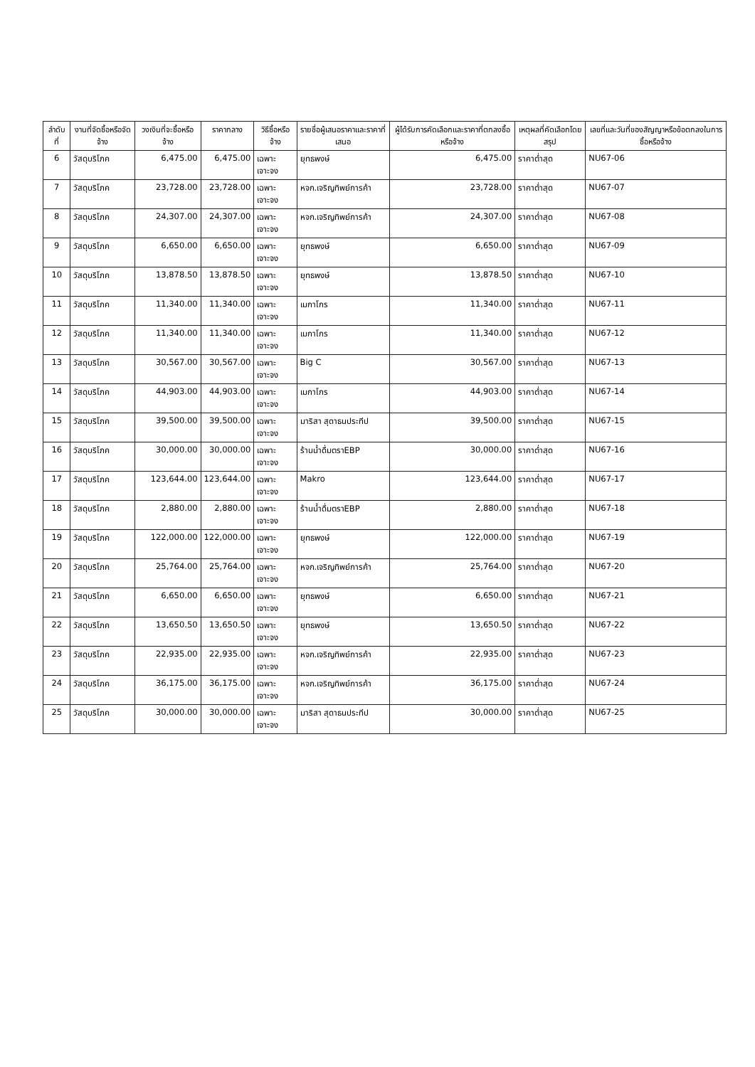| ลำดับที่ | งานที่จัดซื้อหรือจัดจ้าง | วงเงินที่จะซื้อหรือจ้าง | ราคากลาง | วิธีซื้อหรือจ้าง | รายชื่อผู้เสนอราคาและราคาที่เสนอ | ผู้ได้รับการคัดเลือกและราคาที่ตกลงซื้อหรือจ้าง | เหตุผลที่คัดเลือกโดยสรุป | เลขที่และวันที่ของสัญญาหรือข้อตกลงในการซื้อหรือจ้าง |
| --- | --- | --- | --- | --- | --- | --- | --- | --- |
| 6 | วัสดุบริโภค | 6,475.00 | 6,475.00 | เฉพาะเจาะจง | ยุทธพงษ์ | 6,475.00 | ราคาต่ำสุด | NU67-06 |
| 7 | วัสดุบริโภค | 23,728.00 | 23,728.00 | เฉพาะเจาะจง | หจก.เจริญทิพย์การค้า | 23,728.00 | ราคาต่ำสุด | NU67-07 |
| 8 | วัสดุบริโภค | 24,307.00 | 24,307.00 | เฉพาะเจาะจง | หจก.เจริญทิพย์การค้า | 24,307.00 | ราคาต่ำสุด | NU67-08 |
| 9 | วัสดุบริโภค | 6,650.00 | 6,650.00 | เฉพาะเจาะจง | ยุทธพงษ์ | 6,650.00 | ราคาต่ำสุด | NU67-09 |
| 10 | วัสดุบริโภค | 13,878.50 | 13,878.50 | เฉพาะเจาะจง | ยุทธพงษ์ | 13,878.50 | ราคาต่ำสุด | NU67-10 |
| 11 | วัสดุบริโภค | 11,340.00 | 11,340.00 | เฉพาะเจาะจง | เมกาโกร | 11,340.00 | ราคาต่ำสุด | NU67-11 |
| 12 | วัสดุบริโภค | 11,340.00 | 11,340.00 | เฉพาะเจาะจง | เมกาโกร | 11,340.00 | ราคาต่ำสุด | NU67-12 |
| 13 | วัสดุบริโภค | 30,567.00 | 30,567.00 | เฉพาะเจาะจง | Big C | 30,567.00 | ราคาต่ำสุด | NU67-13 |
| 14 | วัสดุบริโภค | 44,903.00 | 44,903.00 | เฉพาะเจาะจง | เมกาโกร | 44,903.00 | ราคาต่ำสุด | NU67-14 |
| 15 | วัสดุบริโภค | 39,500.00 | 39,500.00 | เฉพาะเจาะจง | มาริสา สุดาธนประทีป | 39,500.00 | ราคาต่ำสุด | NU67-15 |
| 16 | วัสดุบริโภค | 30,000.00 | 30,000.00 | เฉพาะเจาะจง | ร้านน้ำดื่มตราEBP | 30,000.00 | ราคาต่ำสุด | NU67-16 |
| 17 | วัสดุบริโภค | 123,644.00 | 123,644.00 | เฉพาะเจาะจง | Makro | 123,644.00 | ราคาต่ำสุด | NU67-17 |
| 18 | วัสดุบริโภค | 2,880.00 | 2,880.00 | เฉพาะเจาะจง | ร้านน้ำดื่มตราEBP | 2,880.00 | ราคาต่ำสุด | NU67-18 |
| 19 | วัสดุบริโภค | 122,000.00 | 122,000.00 | เฉพาะเจาะจง | ยุทธพงษ์ | 122,000.00 | ราคาต่ำสุด | NU67-19 |
| 20 | วัสดุบริโภค | 25,764.00 | 25,764.00 | เฉพาะเจาะจง | หจก.เจริญทิพย์การค้า | 25,764.00 | ราคาต่ำสุด | NU67-20 |
| 21 | วัสดุบริโภค | 6,650.00 | 6,650.00 | เฉพาะเจาะจง | ยุทธพงษ์ | 6,650.00 | ราคาต่ำสุด | NU67-21 |
| 22 | วัสดุบริโภค | 13,650.50 | 13,650.50 | เฉพาะเจาะจง | ยุทธพงษ์ | 13,650.50 | ราคาต่ำสุด | NU67-22 |
| 23 | วัสดุบริโภค | 22,935.00 | 22,935.00 | เฉพาะเจาะจง | หจก.เจริญทิพย์การค้า | 22,935.00 | ราคาต่ำสุด | NU67-23 |
| 24 | วัสดุบริโภค | 36,175.00 | 36,175.00 | เฉพาะเจาะจง | หจก.เจริญทิพย์การค้า | 36,175.00 | ราคาต่ำสุด | NU67-24 |
| 25 | วัสดุบริโภค | 30,000.00 | 30,000.00 | เฉพาะเจาะจง | มาริสา สุดาธนประทีป | 30,000.00 | ราคาต่ำสุด | NU67-25 |